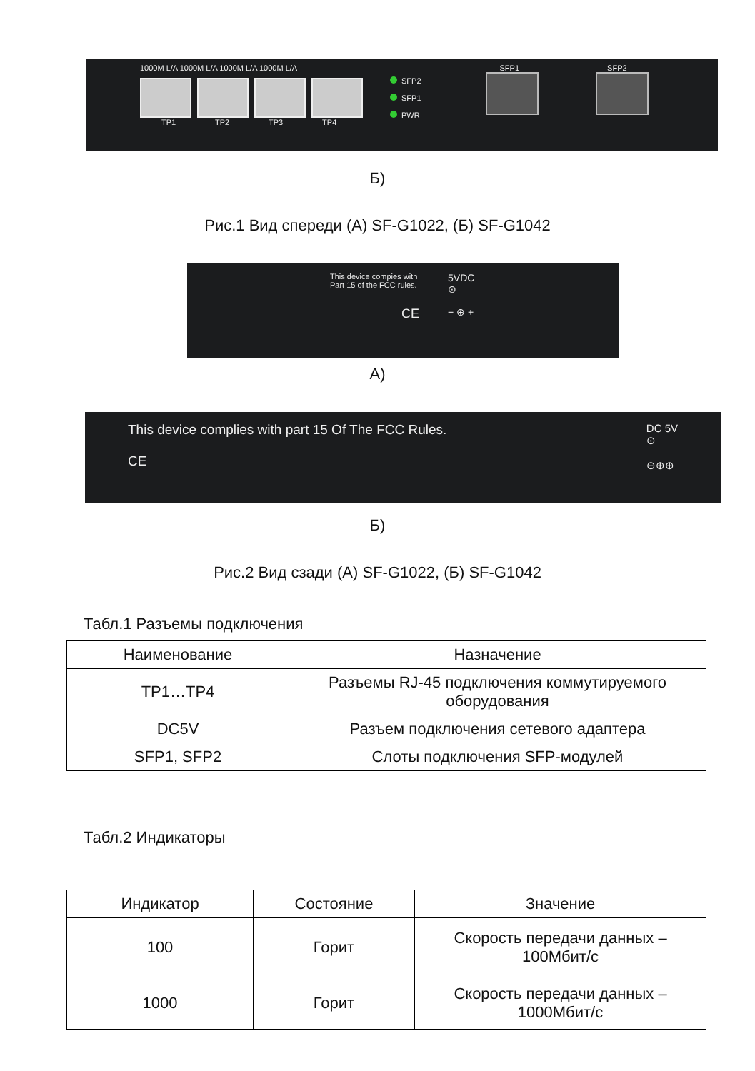1000M L/A 1000M L/A 1000M L/A 1000M L/A
TP1 TP2 TP3 TP4
SFP2
SFP1
PWR
SFP1 SFP2
Б)
Рис.1 Вид спереди (А) SF-G1022, (Б) SF-G1042
This device compies with
Part 15 of the FCC rules.
CE
5VDC
⊙
− ⊕ +
А)
This device complies with part 15 Of The FCC Rules.
CE
DC 5V
⊙
⊖⊕⊕
Б)
Рис.2 Вид сзади (А) SF-G1022, (Б) SF-G1042
Табл.1 Разъемы подключения
| Наименование | Назначение |
| --- | --- |
| TP1…TP4 | Разъемы RJ-45 подключения коммутируемого оборудования |
| DC5V | Разъем подключения сетевого адаптера |
| SFP1, SFP2 | Слоты подключения SFP-модулей |
Табл.2 Индикаторы
| Индикатор | Состояние | Значение |
| --- | --- | --- |
| 100 | Горит | Скорость передачи данных – 100Мбит/с |
| 1000 | Горит | Скорость передачи данных – 1000Мбит/с |